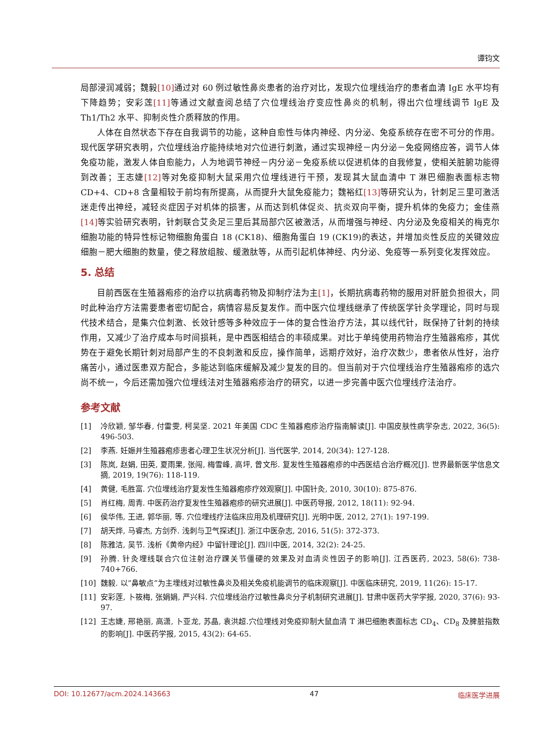谭钧文
局部浸润减弱；魏毅[10] 通过对 60 例过敏性鼻炎患者的治疗对比，发现穴位埋线治疗的患者血清 IgE 水平均有下降趋势；安彩莲[11] 等通过文献查阅总结了穴位埋线治疗变应性鼻炎的机制，得出穴位埋线调节 IgE 及 Th1/Th2 水平、抑制炎性介质释放的作用。
人体在自然状态下存在自我调节的功能，这种自愈性与体内神经、内分泌、免疫系统存在密不可分的作用。现代医学研究表明，穴位埋线治疗能持续地对穴位进行刺激，通过实现神经－内分泌－免疫网络应答，调节人体免疫功能，激发人体自愈能力，人为地调节神经－内分泌－免疫系统以促进机体的自我修复，使相关脏腑功能得到改善；王志婕[12] 等对免疫抑制大鼠采用穴位埋线进行干预，发现其大鼠血清中 T 淋巴细胞表面标志物 CD+4、CD+8 含量相较于前均有所提高，从而提升大鼠免疫能力；魏裕红[13] 等研究认为，针刺足三里可激活迷走传出神经，减轻炎症因子对机体的损害，从而达到机体促炎、抗炎双向平衡，提升机体的免疫力；金佳燕[14] 等实验研究表明，针刺联合艾灸足三里后其局部穴区被激活，从而增强与神经、内分泌及免疫相关的梅克尔细胞功能的特异性标记物细胞角蛋白 18 (CK18)、细胞角蛋白 19 (CK19)的表达，并增加炎性反应的关键效应细胞－肥大细胞的数量，使之释放组胺、缓激肽等，从而引起机体神经、内分泌、免疫等一系列变化发挥效应。
5. 总结
目前西医在生殖器疱疹的治疗以抗病毒药物及抑制疗法为主[1]，长期抗病毒药物的服用对肝脏负担很大，同时此种治疗方法需要患者密切配合，病情容易反复发作。而中医穴位埋线继承了传统医学针灸学理论，同时与现代技术结合，是集穴位刺激、长效针感等多种效应于一体的复合性治疗方法，其以线代针，既保持了针刺的持续作用，又减少了治疗成本与时间损耗，是中西医相结合的丰硕成果。对比于单纯使用药物治疗生殖器疱疹，其优势在于避免长期针刺对局部产生的不良刺激和反应，操作简单，远期疗效好，治疗次数少，患者依从性好，治疗痛苦小，通过医患双方配合，多能达到临床缓解及减少复发的目的。但当前对于穴位埋线治疗生殖器疱疹的选穴尚不统一，今后还需加强穴位埋线法对生殖器疱疹治疗的研究，以进一步完善中医穴位埋线疗法治疗。
参考文献
[1] 冷欣颖, 邹华春, 付雷雯, 柯吴坚. 2021 年美国 CDC 生殖器疱疹治疗指南解读[J]. 中国皮肤性病学杂志, 2022, 36(5): 496-503.
[2] 李燕. 妊娠并生殖器疱疹患者心理卫生状况分析[J]. 当代医学, 2014, 20(34): 127-128.
[3] 陈岚, 赵娟, 田英, 夏雨果, 张闯, 梅雪峰, 高坪, 曾文彤. 复发性生殖器疱疹的中西医结合治疗概况[J]. 世界最新医学信息文摘, 2019, 19(76): 118-119.
[4] 黄健, 毛胜富. 穴位埋线治疗复发性生殖器疱疹疗效观察[J]. 中国针灸, 2010, 30(10): 875-876.
[5] 肖红梅, 周青. 中医药治疗复发性生殖器疱疹的研究进展[J]. 中医药导报, 2012, 18(11): 92-94.
[6] 侯华伟, 王进, 郭华丽, 等. 穴位埋线疗法临床应用及机理研究[J]. 光明中医, 2012, 27(1): 197-199.
[7] 胡天烨, 马睿杰, 方剑乔. 浅刺与卫气探述[J]. 浙江中医杂志, 2016, 51(5): 372-373.
[8] 陈雅洁, 吴节. 浅析《黄帝内经》中留针理论[J]. 四川中医, 2014, 32(2): 24-25.
[9] 孙腾. 针灸埋线联合穴位注射治疗踝关节僵硬的效果及对血清炎性因子的影响[J]. 江西医药, 2023, 58(6): 738-740+766.
[10] 魏毅. 以“鼻敏点”为主埋线对过敏性鼻炎及相关免疫机能调节的临床观察[J]. 中医临床研究, 2019, 11(26): 15-17.
[11] 安彩莲, 卜筱梅, 张娟娟, 严兴科. 穴位埋线治疗过敏性鼻炎分子机制研究进展[J]. 甘肃中医药大学学报, 2020, 37(6): 93-97.
[12] 王志婕, 邢艳丽, 高潇, 卜亚龙, 苏晶, 袁洪超.穴位埋线对免疫抑制大鼠血清 T 淋巴细胞表面标志 CD<sub>4</sub>、CD<sub>8</sub> 及脾脏指数的影响[J]. 中医药学报, 2015, 43(2): 64-65.
DOI: 10.12677/acm.2024.143663 47 临床医学进展